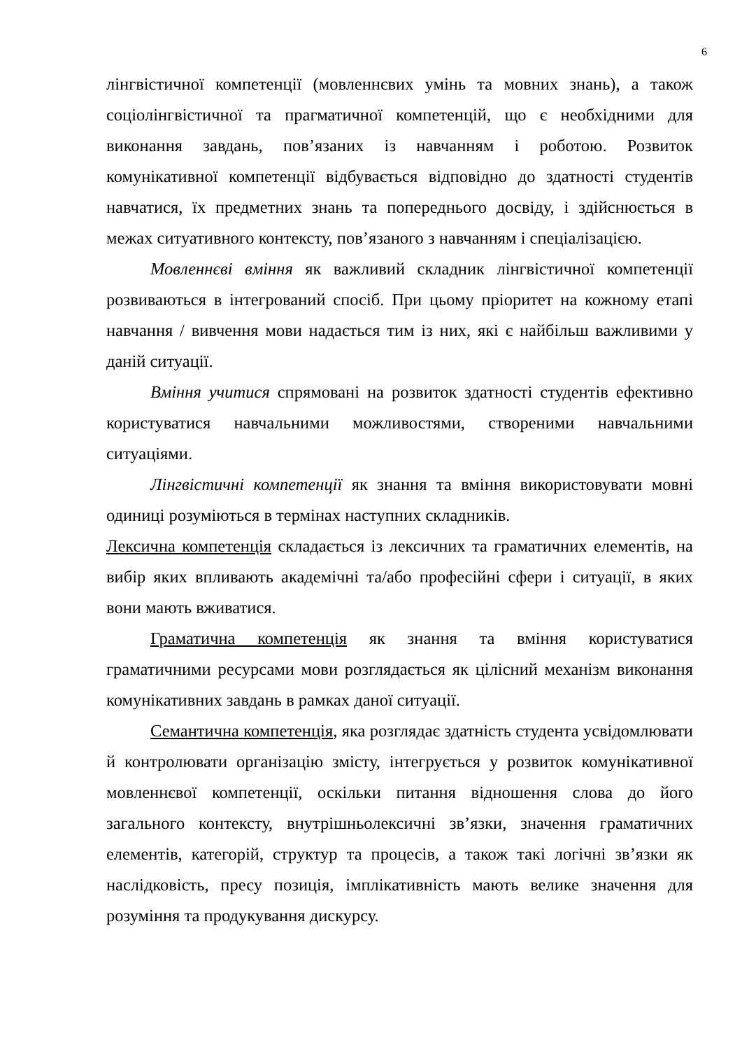6
лінгвістичної компетенції (мовленнєвих умінь та мовних знань), а також соціолінгвістичної та прагматичної компетенцій, що є необхідними для виконання завдань, пов’язаних із навчанням і роботою. Розвиток комунікативної компетенції відбувається відповідно до здатності студентів навчатися, їх предметних знань та попереднього досвіду, і здійснюється в межах ситуативного контексту, пов’язаного з навчанням і спеціалізацією.
Мовленнєві вміння як важливий складник лінгвістичної компетенції розвиваються в інтегрований спосіб. При цьому пріоритет на кожному етапі навчання / вивчення мови надається тим із них, які є найбільш важливими у даній ситуації.
Вміння учитися спрямовані на розвиток здатності студентів ефективно користуватися навчальними можливостями, створеними навчальними ситуаціями.
Лінгвістичні компетенції як знання та вміння використовувати мовні одиниці розуміються в термінах наступних складників.
Лексична компетенція складається із лексичних та граматичних елементів, на вибір яких впливають академічні та/або професійні сфери і ситуації, в яких вони мають вживатися.
Граматична компетенція як знання та вміння користуватися граматичними ресурсами мови розглядається як цілісний механізм виконання комунікативних завдань в рамках даної ситуації.
Семантична компетенція, яка розглядає здатність студента усвідомлювати й контролювати організацію змісту, інтегрується у розвиток комунікативної мовленнєвої компетенції, оскільки питання відношення слова до його загального контексту, внутрішньолексичні зв’язки, значення граматичних елементів, категорій, структур та процесів, а також такі логічні зв’язки як наслідковість, пресу позиція, імплікативність мають велике значення для розуміння та продукування дискурсу.